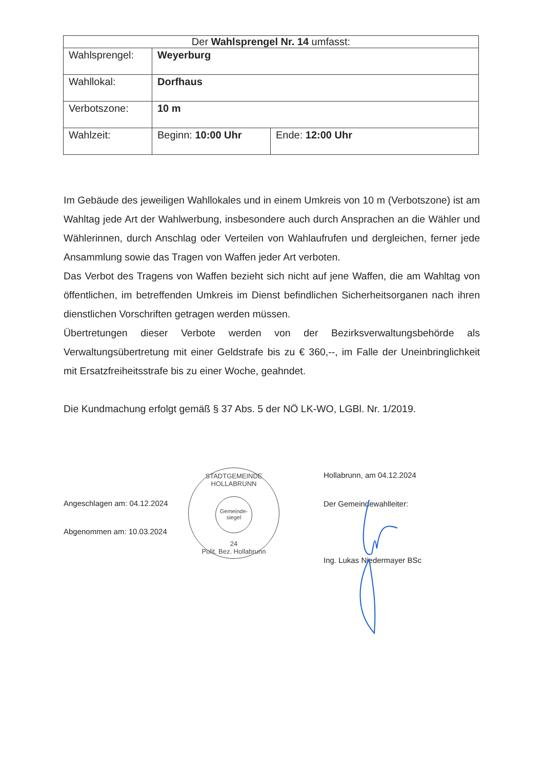| Der Wahlsprengel Nr. 14 umfasst: | | |
| --- | --- | --- |
| Wahlsprengel: | Weyerburg | |
| Wahllokal: | Dorfhaus | |
| Verbotszone: | 10 m | |
| Wahlzeit: | Beginn: 10:00 Uhr | Ende: 12:00 Uhr |
Im Gebäude des jeweiligen Wahllokales und in einem Umkreis von 10 m (Verbotszone) ist am Wahltag jede Art der Wahlwerbung, insbesondere auch durch Ansprachen an die Wähler und Wählerinnen, durch Anschlag oder Verteilen von Wahlaufrufen und dergleichen, ferner jede Ansammlung sowie das Tragen von Waffen jeder Art verboten.
Das Verbot des Tragens von Waffen bezieht sich nicht auf jene Waffen, die am Wahltag von öffentlichen, im betreffenden Umkreis im Dienst befindlichen Sicherheitsorganen nach ihren dienstlichen Vorschriften getragen werden müssen.
Übertretungen dieser Verbote werden von der Bezirksverwaltungsbehörde als Verwaltungsübertretung mit einer Geldstrafe bis zu € 360,--, im Falle der Uneinbringlichkeit mit Ersatzfreiheitsstrafe bis zu einer Woche, geahndet.
Die Kundmachung erfolgt gemäß § 37 Abs. 5 der NÖ LK-WO, LGBl. Nr. 1/2019.
Angeschlagen am: 04.12.2024
Abgenommen am: 10.03.2024
STADTGEMEINDE HOLLABRUNN
Gemeinde-
siegel
24
Polit. Bez. Hollabrunn
Hollabrunn, am 04.12.2024
Der Gemeindewahlleiter:
Ing. Lukas Niedermayer BSc